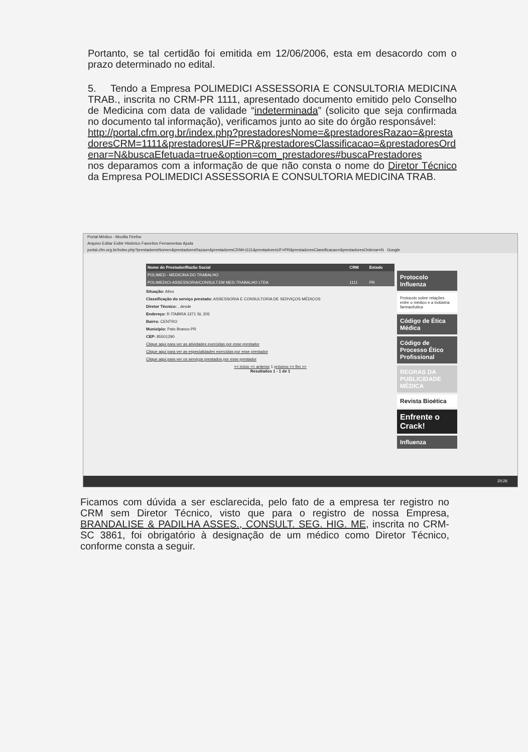Portanto, se tal certidão foi emitida em 12/06/2006, esta em desacordo com o prazo determinado no edital.
5. Tendo a Empresa POLIMEDICI ASSESSORIA E CONSULTORIA MEDICINA TRAB., inscrita no CRM-PR 1111, apresentado documento emitido pelo Conselho de Medicina com data de validade “indeterminada” (solicito que seja confirmada no documento tal informação), verificamos junto ao site do órgão responsável:
http://portal.cfm.org.br/index.php?prestadoresNome=&prestadoresRazao=&prestadoresCRM=1111&prestadoresUF=PR&prestadoresClassificacao=&prestadoresOrdenar=N&buscaEfetuada=true&option=com_prestadores#buscaPrestadores
nos deparamos com a informação de que não consta o nome do Diretor Técnico da Empresa POLIMEDICI ASSESSORIA E CONSULTORIA MEDICINA TRAB.
Portal Médico - Mozilla Firefox
Arquivo Editar Exibir Histórico Favoritos Ferramentas Ajuda
portal.cfm.org.br/index.php?prestadoresNome=&prestadoresRazao=&prestadoresCRM=1111&prestadoresUF=PR&prestadoresClassificacao=&prestadoresOrdenar=N Google
| Nome do Prestador/Razão Social | CRM | Estado |
| --- | --- | --- |
| POLIMED - MEDICINA DO TRABALHO | | |
| POLIMEDICI-ASSESSORIA/CONSULT.EM MED.TRABALHO LTDA | 1111 | PR |
Situação: Ativo
Classificação do serviço prestado: ASSESSORIA E CONSULTORIA DE SERVIÇOS MÉDICOS
Diretor Técnico: , desde
Endereço: R ITABIRA 1371 SL 205
Bairro: CENTRO
Município: Pato Branco-PR
CEP: 85501290
Clique aqui para ver as atividades exercidas por esse prestador
Clique aqui para ver as especialidades exercidas por esse prestador
Clique aqui para ver os serviços prestados por esse prestador
<< início << anterior 1 próximo >> fim >>
Resultados 1 - 1 de 1
Protocolo Influenza
Protocolo sobre relações entre o médico e a indústria farmacêutica
Código de Ética Médica
Código de Processo Ético Profissional
REGRAS DA PUBLICIDADE MÉDICA
Revista Bioética
Enfrente o Crack!
Influenza
20:26
Ficamos com dúvida a ser esclarecida, pelo fato de a empresa ter registro no CRM sem Diretor Técnico, visto que para o registro de nossa Empresa, BRANDALISE & PADILHA ASSES., CONSULT. SEG. HIG. ME, inscrita no CRM-SC 3861, foi obrigatório à designação de um médico como Diretor Técnico, conforme consta a seguir.